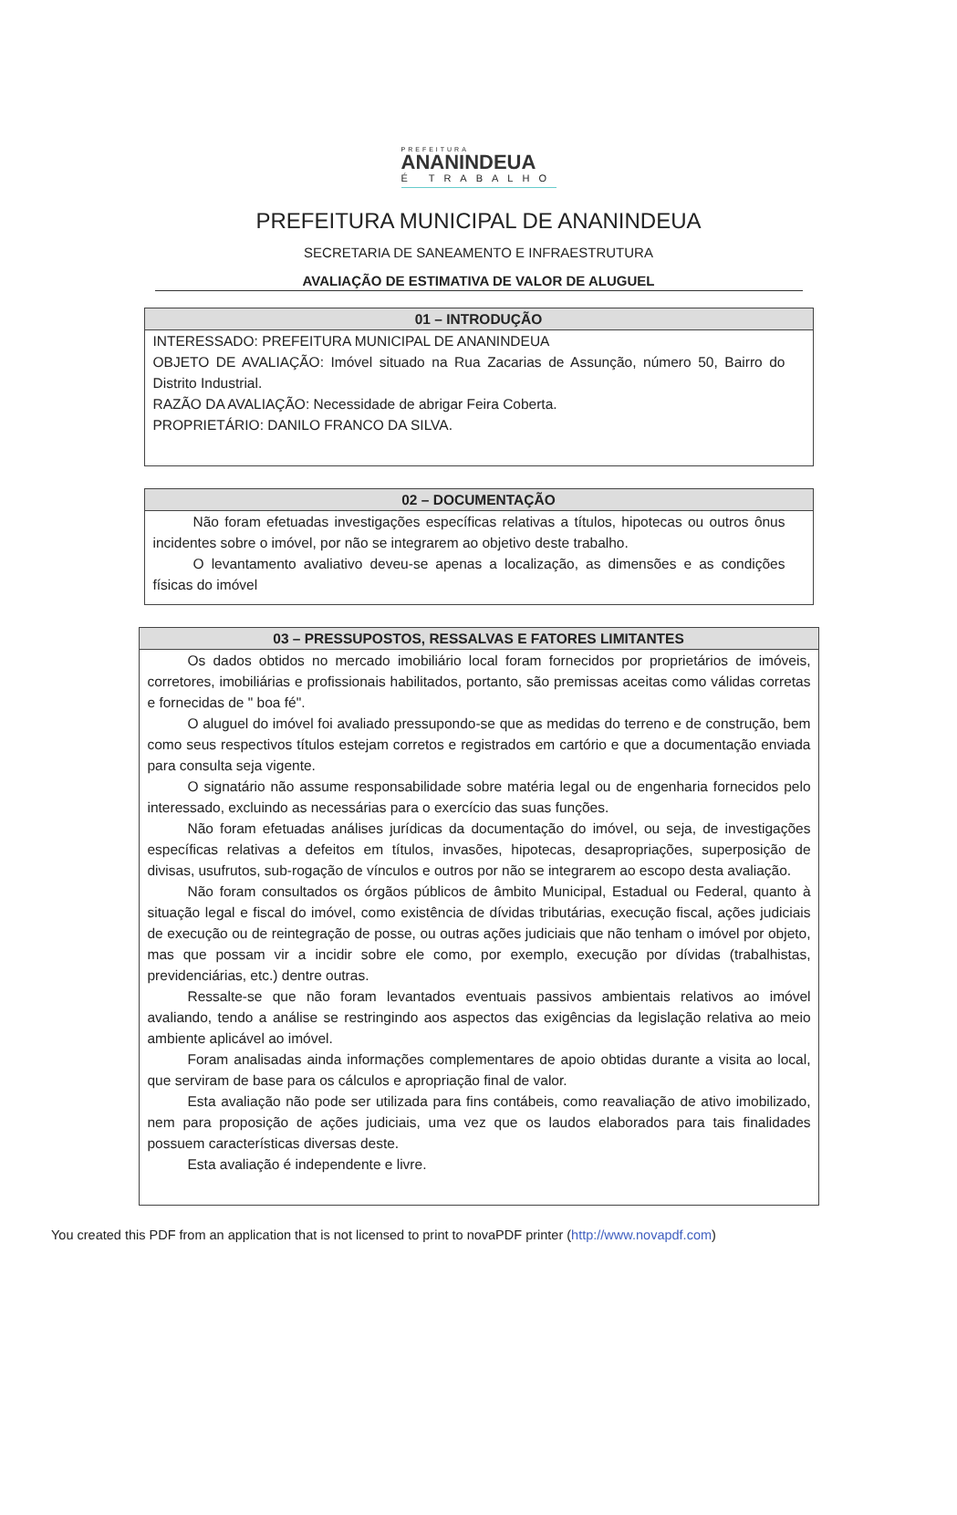PREFEITURA
ANANINDEUA
É TRABALHO
PREFEITURA MUNICIPAL DE ANANINDEUA
SECRETARIA DE SANEAMENTO E INFRAESTRUTURA
AVALIAÇÃO DE ESTIMATIVA DE VALOR DE ALUGUEL
01 – INTRODUÇÃO
INTERESSADO: PREFEITURA MUNICIPAL DE ANANINDEUA
OBJETO DE AVALIAÇÃO: Imóvel situado na Rua Zacarias de Assunção, número 50, Bairro do Distrito Industrial.
RAZÃO DA AVALIAÇÃO: Necessidade de abrigar Feira Coberta.
PROPRIETÁRIO: DANILO FRANCO DA SILVA.
02 – DOCUMENTAÇÃO
Não foram efetuadas investigações específicas relativas a títulos, hipotecas ou outros ônus incidentes sobre o imóvel, por não se integrarem ao objetivo deste trabalho.
O levantamento avaliativo deveu-se apenas a localização, as dimensões e as condições físicas do imóvel
03 – PRESSUPOSTOS, RESSALVAS E FATORES LIMITANTES
Os dados obtidos no mercado imobiliário local foram fornecidos por proprietários de imóveis, corretores, imobiliárias e profissionais habilitados, portanto, são premissas aceitas como válidas corretas e fornecidas de " boa fé".
O aluguel do imóvel foi avaliado pressupondo-se que as medidas do terreno e de construção, bem como seus respectivos títulos estejam corretos e registrados em cartório e que a documentação enviada para consulta seja vigente.
O signatário não assume responsabilidade sobre matéria legal ou de engenharia fornecidos pelo interessado, excluindo as necessárias para o exercício das suas funções.
Não foram efetuadas análises jurídicas da documentação do imóvel, ou seja, de investigações específicas relativas a defeitos em títulos, invasões, hipotecas, desapropriações, superposição de divisas, usufrutos, sub-rogação de vínculos e outros por não se integrarem ao escopo desta avaliação.
Não foram consultados os órgãos públicos de âmbito Municipal, Estadual ou Federal, quanto à situação legal e fiscal do imóvel, como existência de dívidas tributárias, execução fiscal, ações judiciais de execução ou de reintegração de posse, ou outras ações judiciais que não tenham o imóvel por objeto, mas que possam vir a incidir sobre ele como, por exemplo, execução por dívidas (trabalhistas, previdenciárias, etc.) dentre outras.
Ressalte-se que não foram levantados eventuais passivos ambientais relativos ao imóvel avaliando, tendo a análise se restringindo aos aspectos das exigências da legislação relativa ao meio ambiente aplicável ao imóvel.
Foram analisadas ainda informações complementares de apoio obtidas durante a visita ao local, que serviram de base para os cálculos e apropriação final de valor.
Esta avaliação não pode ser utilizada para fins contábeis, como reavaliação de ativo imobilizado, nem para proposição de ações judiciais, uma vez que os laudos elaborados para tais finalidades possuem características diversas deste.
Esta avaliação é independente e livre.
You created this PDF from an application that is not licensed to print to novaPDF printer (http://www.novapdf.com)